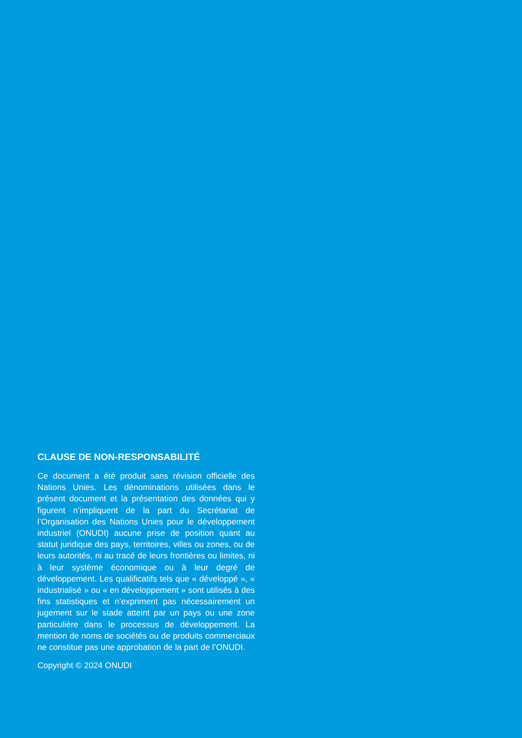CLAUSE DE NON-RESPONSABILITÉ
Ce document a été produit sans révision officielle des Nations Unies. Les dénominations utilisées dans le présent document et la présentation des données qui y figurent n’impliquent de la part du Secrétariat de l’Organisation des Nations Unies pour le développement industriel (ONUDI) aucune prise de position quant au statut juridique des pays, territoires, villes ou zones, ou de leurs autorités, ni au tracé de leurs frontières ou limites, ni à leur système économique ou à leur degré de développement. Les qualificatifs tels que « développé », « industrialisé » ou « en développement » sont utilisés à des fins statistiques et n’expriment pas nécessairement un jugement sur le stade atteint par un pays ou une zone particulière dans le processus de développement. La mention de noms de sociétés ou de produits commerciaux ne constitue pas une approbation de la part de l’ONUDI.
Copyright © 2024 ONUDI